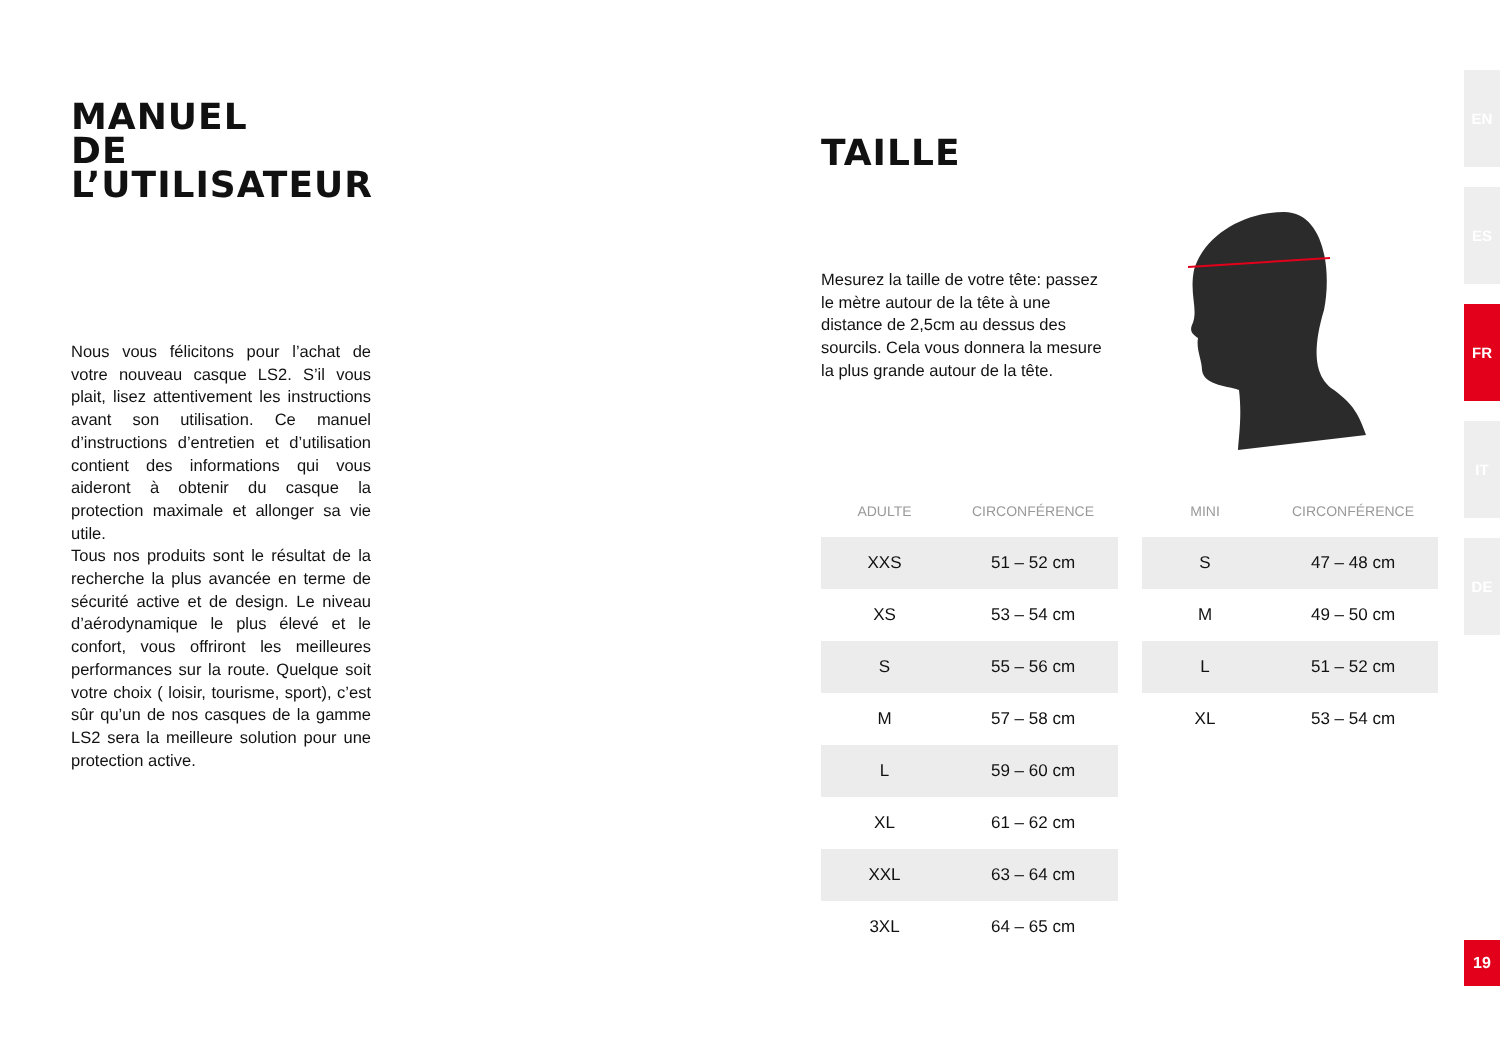MANUEL
DE L’UTILISATEUR
Nous vous félicitons pour l’achat de votre nouveau casque LS2. S’il vous plait, lisez attentivement les instructions avant son utilisation. Ce manuel d’instructions d’entretien et d’utilisation contient des informations qui vous aideront à obtenir du casque la protection maximale et allonger sa vie utile.
Tous nos produits sont le résultat de la recherche la plus avancée en terme de sécurité active et de design. Le niveau d’aérodynamique le plus élevé et le confort, vous offriront les meilleures performances sur la route. Quelque soit votre choix ( loisir, tourisme, sport), c’est sûr qu’un de nos casques de la gamme LS2 sera la meilleure solution pour une protection active.
TAILLE
Mesurez la taille de votre tête: passez le mètre autour de la tête à une distance de 2,5cm au dessus des sourcils. Cela vous donnera la mesure la plus grande autour de la tête.
| ADULTE | CIRCONFÉRENCE | | MINI | CIRCONFÉRENCE |
| --- | --- | --- | --- | --- |
| XXS | 51 – 52 cm | | S | 47 – 48 cm |
| XS | 53 – 54 cm | | M | 49 – 50 cm |
| S | 55 – 56 cm | | L | 51 – 52 cm |
| M | 57 – 58 cm | | XL | 53 – 54 cm |
| L | 59 – 60 cm | | | |
| XL | 61 – 62 cm | | | |
| XXL | 63 – 64 cm | | | |
| 3XL | 64 – 65 cm | | | |
EN
ES
FR
IT
DE
19